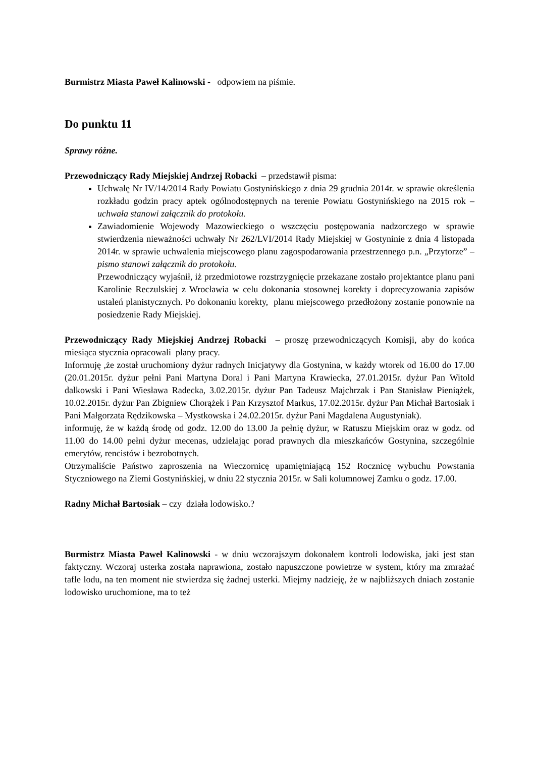Burmistrz Miasta Paweł Kalinowski - odpowiem na piśmie.
Do punktu 11
Sprawy różne.
Przewodniczący Rady Miejskiej Andrzej Robacki – przedstawił pisma:
Uchwałę Nr IV/14/2014 Rady Powiatu Gostynińskiego z dnia 29 grudnia 2014r. w sprawie określenia rozkładu godzin pracy aptek ogólnodostępnych na terenie Powiatu Gostynińskiego na 2015 rok – uchwała stanowi załącznik do protokołu.
Zawiadomienie Wojewody Mazowieckiego o wszczęciu postępowania nadzorczego w sprawie stwierdzenia nieważności uchwały Nr 262/LVI/2014 Rady Miejskiej w Gostyninie z dnia 4 listopada 2014r. w sprawie uchwalenia miejscowego planu zagospodarowania przestrzennego p.n. „Przytorze” – pismo stanowi załącznik do protokołu.
Przewodniczący wyjaśnił, iż przedmiotowe rozstrzygnięcie przekazane zostało projektantce planu pani Karolinie Reczulskiej z Wrocławia w celu dokonania stosownej korekty i doprecyzowania zapisów ustaleń planistycznych. Po dokonaniu korekty, planu miejscowego przedłożony zostanie ponownie na posiedzenie Rady Miejskiej.
Przewodniczący Rady Miejskiej Andrzej Robacki – proszę przewodniczących Komisji, aby do końca miesiąca stycznia opracowali plany pracy.
Informuję ,że został uruchomiony dyżur radnych Inicjatywy dla Gostynina, w każdy wtorek od 16.00 do 17.00 (20.01.2015r. dyżur pełni Pani Martyna Doral i Pani Martyna Krawiecka, 27.01.2015r. dyżur Pan Witold dalkowski i Pani Wiesława Radecka, 3.02.2015r. dyżur Pan Tadeusz Majchrzak i Pan Stanisław Pieniążek, 10.02.2015r. dyżur Pan Zbigniew Chorążek i Pan Krzysztof Markus, 17.02.2015r. dyżur Pan Michał Bartosiak i Pani Małgorzata Rędzikowska – Mystkowska i 24.02.2015r. dyżur Pani Magdalena Augustyniak).
informuję, że w każdą środę od godz. 12.00 do 13.00 Ja pełnię dyżur, w Ratuszu Miejskim oraz w godz. od 11.00 do 14.00 pełni dyżur mecenas, udzielając porad prawnych dla mieszkańców Gostynina, szczególnie emerytów, rencistów i bezrobotnych.
Otrzymaliście Państwo zaproszenia na Wieczornicę upamiętniającą 152 Rocznicę wybuchu Powstania Styczniowego na Ziemi Gostynińskiej, w dniu 22 stycznia 2015r. w Sali kolumnowej Zamku o godz. 17.00.
Radny Michał Bartosiak – czy działa lodowisko.?
Burmistrz Miasta Paweł Kalinowski - w dniu wczorajszym dokonałem kontroli lodowiska, jaki jest stan faktyczny. Wczoraj usterka została naprawiona, zostało napuszczone powietrze w system, który ma zmrażać tafle lodu, na ten moment nie stwierdza się żadnej usterki. Miejmy nadzieję, że w najbliższych dniach zostanie lodowisko uruchomione, ma to też